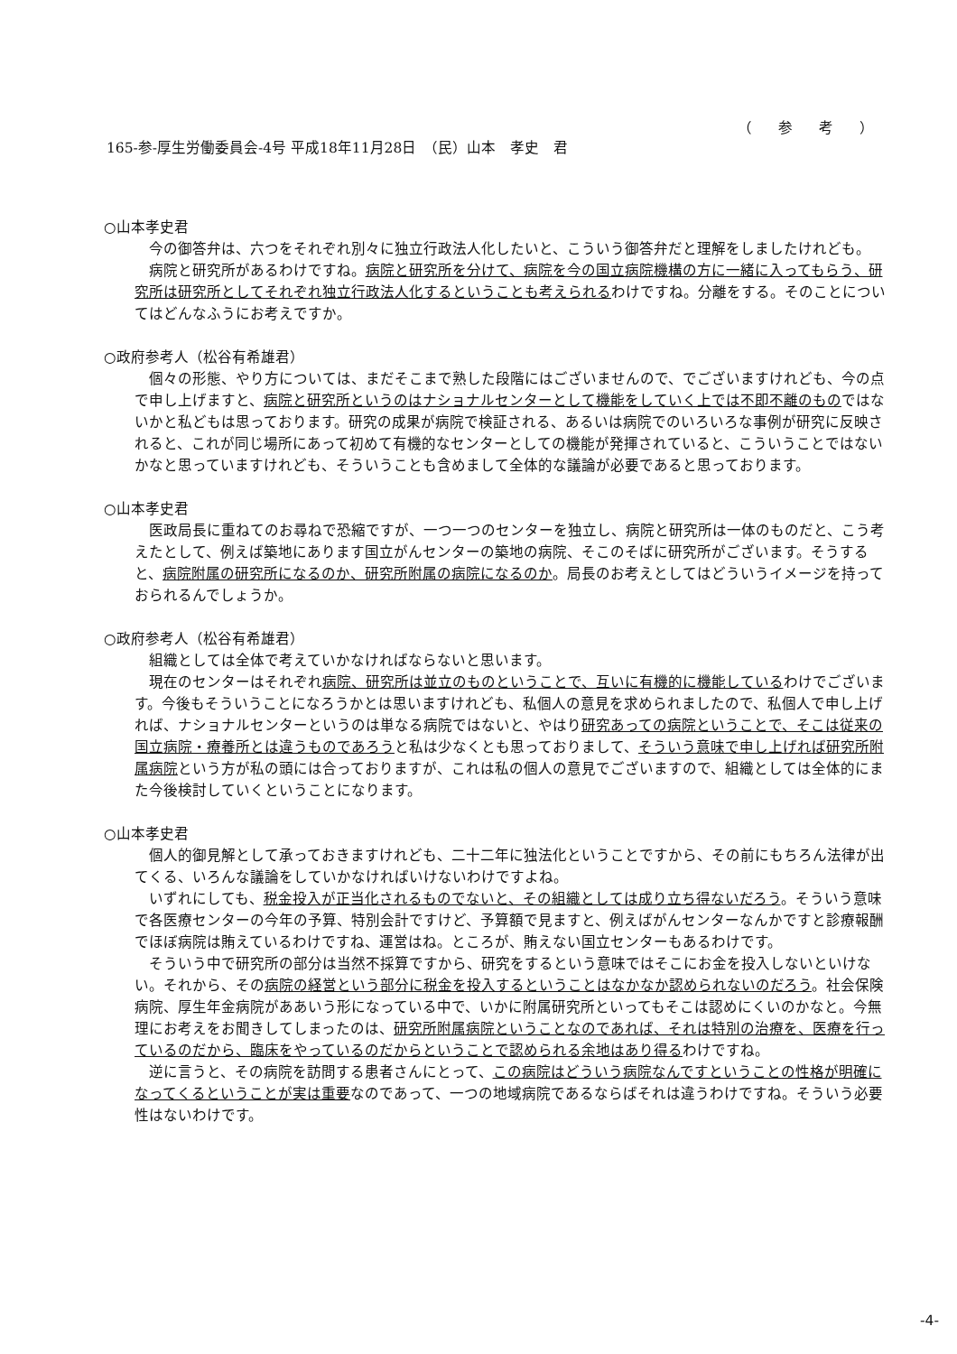（ 参 考 ）
165-参-厚生労働委員会-4号 平成18年11月28日　（民）山本　孝史　君
○山本孝史君
今の御答弁は、六つをそれぞれ別々に独立行政法人化したいと、こういう御答弁だと理解をしましたけれども。
病院と研究所があるわけですね。病院と研究所を分けて、病院を今の国立病院機構の方に一緒に入ってもらう、研究所は研究所としてそれぞれ独立行政法人化するということも考えられるわけですね。分離をする。そのことについてはどんなふうにお考えですか。
○政府参考人（松谷有希雄君）
個々の形態、やり方については、まだそこまで熟した段階にはございませんので、でございますけれども、今の点で申し上げますと、病院と研究所というのはナショナルセンターとして機能をしていく上では不即不離のものではないかと私どもは思っております。研究の成果が病院で検証される、あるいは病院でのいろいろな事例が研究に反映されると、これが同じ場所にあって初めて有機的なセンターとしての機能が発揮されていると、こういうことではないかなと思っていますけれども、そういうことも含めまして全体的な議論が必要であると思っております。
○山本孝史君
医政局長に重ねてのお尋ねで恐縮ですが、一つ一つのセンターを独立し、病院と研究所は一体のものだと、こう考えたとして、例えば築地にあります国立がんセンターの築地の病院、そこのそばに研究所がございます。そうすると、病院附属の研究所になるのか、研究所附属の病院になるのか。局長のお考えとしてはどういうイメージを持っておられるんでしょうか。
○政府参考人（松谷有希雄君）
組織としては全体で考えていかなければならないと思います。
現在のセンターはそれぞれ病院、研究所は並立のものということで、互いに有機的に機能しているわけでございます。今後もそういうことになろうかとは思いますけれども、私個人の意見を求められましたので、私個人で申し上げれば、ナショナルセンターというのは単なる病院ではないと、やはり研究あっての病院ということで、そこは従来の国立病院・療養所とは違うものであろうと私は少なくとも思っておりまして、そういう意味で申し上げれば研究所附属病院という方が私の頭には合っておりますが、これは私の個人の意見でございますので、組織としては全体的にまた今後検討していくということになります。
○山本孝史君
個人的御見解として承っておきますけれども、二十二年に独法化ということですから、その前にもちろん法律が出てくる、いろんな議論をしていかなければいけないわけですよね。
いずれにしても、税金投入が正当化されるものでないと、その組織としては成り立ち得ないだろう。そういう意味で各医療センターの今年の予算、特別会計ですけど、予算額で見ますと、例えばがんセンターなんかですと診療報酬でほぼ病院は賄えているわけですね、運営はね。ところが、賄えない国立センターもあるわけです。
そういう中で研究所の部分は当然不採算ですから、研究をするという意味ではそこにお金を投入しないといけない。それから、その病院の経営という部分に税金を投入するということはなかなか認められないのだろう。社会保険病院、厚生年金病院がああいう形になっている中で、いかに附属研究所といってもそこは認めにくいのかなと。今無理にお考えをお聞きしてしまったのは、研究所附属病院ということなのであれば、それは特別の治療を、医療を行っているのだから、臨床をやっているのだからということで認められる余地はあり得るわけですね。
逆に言うと、その病院を訪問する患者さんにとって、この病院はどういう病院なんですということの性格が明確になってくるということが実は重要なのであって、一つの地域病院であるならばそれは違うわけですね。そういう必要性はないわけです。
-4-